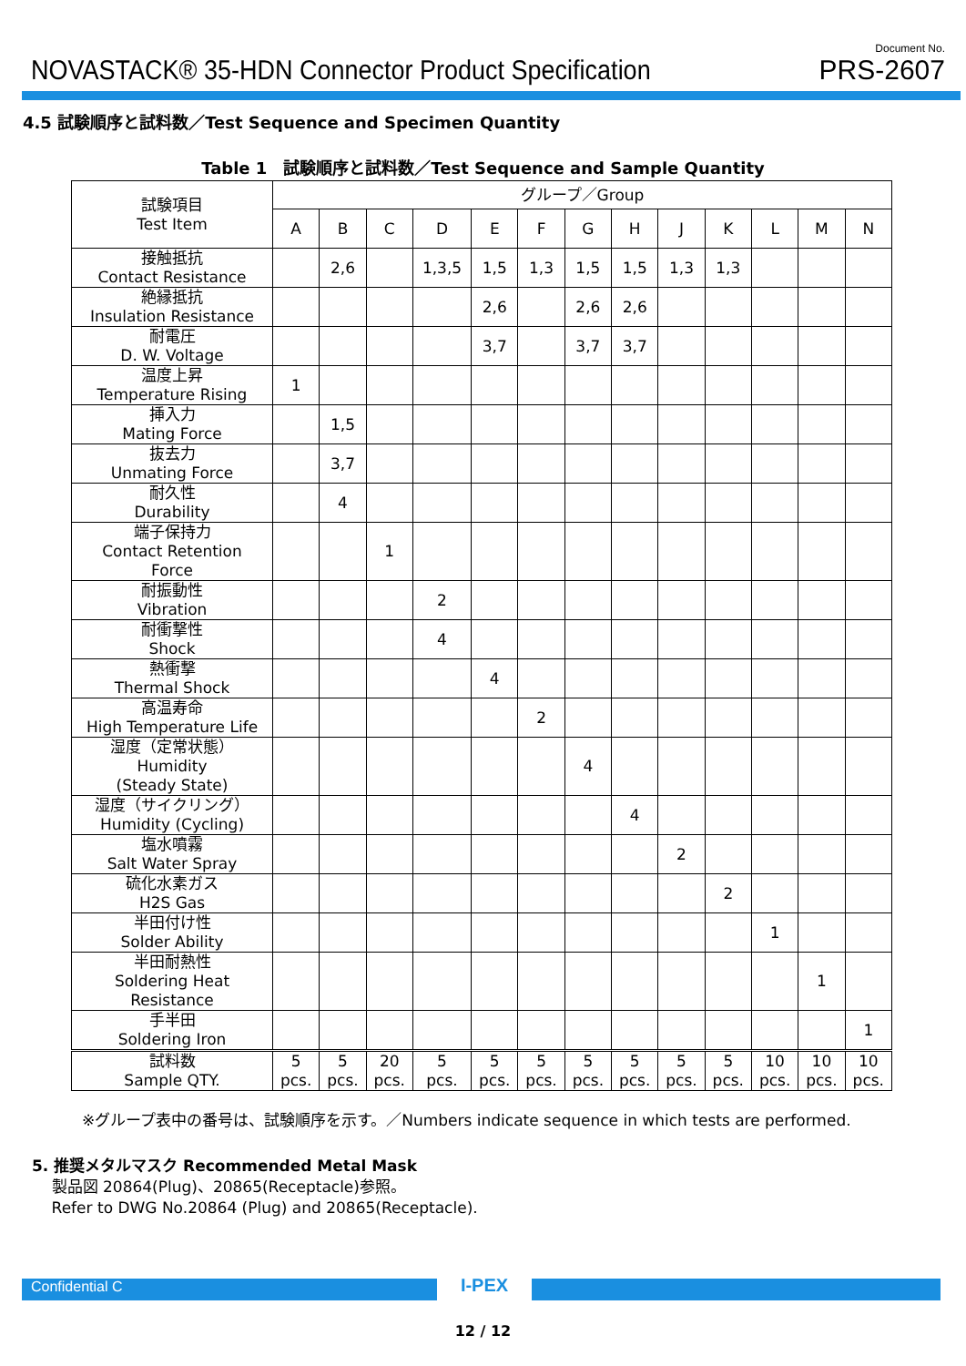NOVASTACK® 35-HDN Connector Product Specification
Document No.
PRS-2607
4.5 試験順序と試料数／Test Sequence and Specimen Quantity
Table 1　試験順序と試料数／Test Sequence and Sample Quantity
| 試験項目 Test Item | グループ／Group | | | | | | | | | | | | |
| --- | --- | --- | --- | --- | --- | --- | --- | --- | --- | --- | --- | --- | --- |
| | A | B | C | D | E | F | G | H | J | K | L | M | N |
| 接触抵抗 Contact Resistance | | 2,6 | | 1,3,5 | 1,5 | 1,3 | 1,5 | 1,5 | 1,3 | 1,3 | | | |
| 絶縁抵抗 Insulation Resistance | | | | | 2,6 | | 2,6 | 2,6 | | | | | |
| 耐電圧 D. W. Voltage | | | | | 3,7 | | 3,7 | 3,7 | | | | | |
| 温度上昇 Temperature Rising | 1 | | | | | | | | | | | | |
| 挿入力 Mating Force | | 1,5 | | | | | | | | | | | |
| 抜去力 Unmating Force | | 3,7 | | | | | | | | | | | |
| 耐久性 Durability | | 4 | | | | | | | | | | | |
| 端子保持力 Contact Retention Force | | | 1 | | | | | | | | | | |
| 耐振動性 Vibration | | | | 2 | | | | | | | | | |
| 耐衝撃性 Shock | | | | 4 | | | | | | | | | |
| 熱衝撃 Thermal Shock | | | | | 4 | | | | | | | | |
| 高温寿命 High Temperature Life | | | | | | 2 | | | | | | | |
| 湿度（定常状態） Humidity (Steady State) | | | | | | | 4 | | | | | | |
| 湿度（サイクリング） Humidity (Cycling) | | | | | | | | 4 | | | | | |
| 塩水噴霧 Salt Water Spray | | | | | | | | | 2 | | | | |
| 硫化水素ガス H2S Gas | | | | | | | | | | 2 | | | |
| 半田付け性 Solder Ability | | | | | | | | | | | 1 | | |
| 半田耐熱性 Soldering Heat Resistance | | | | | | | | | | | | 1 | |
| 手半田 Soldering Iron | | | | | | | | | | | | | 1 |
| 試料数 Sample QTY. | 5 pcs. | 5 pcs. | 20 pcs. | 5 pcs. | 5 pcs. | 5 pcs. | 5 pcs. | 5 pcs. | 5 pcs. | 5 pcs. | 10 pcs. | 10 pcs. | 10 pcs. |
※グループ表中の番号は、試験順序を示す。／Numbers indicate sequence in which tests are performed.
5. 推奨メタルマスク Recommended Metal Mask
製品図 20864(Plug)、20865(Receptacle)参照。
Refer to DWG No.20864 (Plug) and 20865(Receptacle).
Confidential C
I-PEX
12 / 12